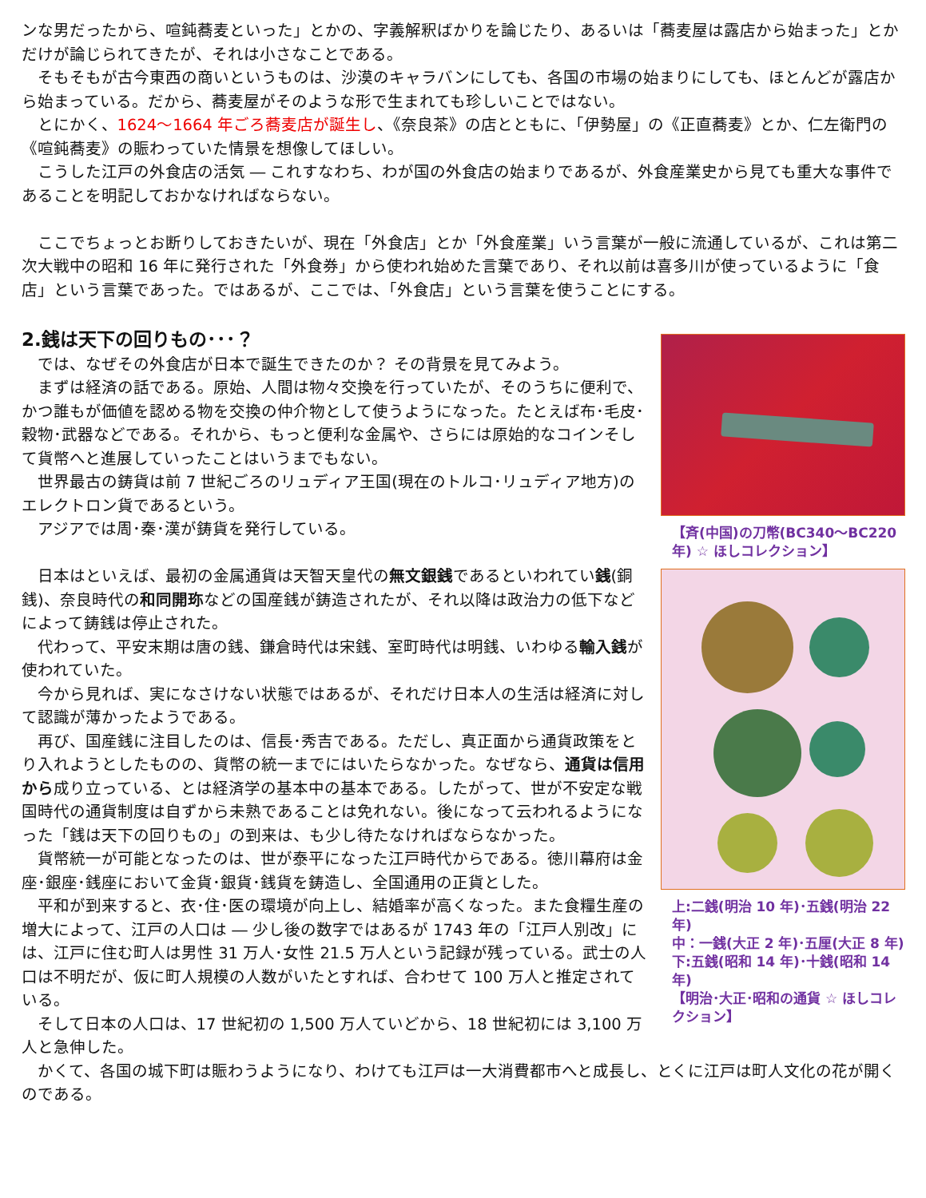ンな男だったから、喧鈍蕎麦といった」とかの、字義解釈ばかりを論じたり、あるいは「蕎麦屋は露店から始まった」とかだけが論じられてきたが、それは小さなことである。
そもそもが古今東西の商いというものは、沙漠のキャラバンにしても、各国の市場の始まりにしても、ほとんどが露店から始まっている。だから、蕎麦屋がそのような形で生まれても珍しいことではない。
とにかく、1624～1664 年ごろ蕎麦店が誕生し、《奈良茶》の店とともに、「伊勢屋」の《正直蕎麦》とか、仁左衛門の《喧鈍蕎麦》の賑わっていた情景を想像してほしい。
こうした江戸の外食店の活気 ― これすなわち、わが国の外食店の始まりであるが、外食産業史から見ても重大な事件であることを明記しておかなければならない。
ここでちょっとお断りしておきたいが、現在「外食店」とか「外食産業」いう言葉が一般に流通しているが、これは第二次大戦中の昭和 16 年に発行された「外食券」から使われ始めた言葉であり、それ以前は喜多川が使っているように「食店」という言葉であった。ではあるが、ここでは、「外食店」という言葉を使うことにする。
2.銭は天下の回りもの･･･？
では、なぜその外食店が日本で誕生できたのか？ その背景を見てみよう。
まずは経済の話である。原始、人間は物々交換を行っていたが、そのうちに便利で、かつ誰もが価値を認める物を交換の仲介物として使うようになった。たとえば布･毛皮･穀物･武器などである。それから、もっと便利な金属や、さらには原始的なコインそして貨幣へと進展していったことはいうまでもない。
世界最古の鋳貨は前 7 世紀ごろのリュディア王国(現在のトルコ･リュディア地方)のエレクトロン貨であるという。
アジアでは周･秦･漢が鋳貨を発行している。
日本はといえば、最初の金属通貨は天智天皇代の無文銀銭であるといわれてい銭(銅銭)、奈良時代の和同開珎などの国産銭が鋳造されたが、それ以降は政治力の低下などによって鋳銭は停止された。
代わって、平安末期は唐の銭、鎌倉時代は宋銭、室町時代は明銭、いわゆる輸入銭が使われていた。
今から見れば、実になさけない状態ではあるが、それだけ日本人の生活は経済に対して認識が薄かったようである。
再び、国産銭に注目したのは、信長･秀吉である。ただし、真正面から通貨政策をとり入れようとしたものの、貨幣の統一までにはいたらなかった。なぜなら、通貨は信用から成り立っている、とは経済学の基本中の基本である。したがって、世が不安定な戦国時代の通貨制度は自ずから未熟であることは免れない。後になって云われるようになった「銭は天下の回りもの」の到来は、も少し待たなければならなかった。
貨幣統一が可能となったのは、世が泰平になった江戸時代からである。徳川幕府は金座･銀座･銭座において金貨･銀貨･銭貨を鋳造し、全国通用の正貨とした。
平和が到来すると、衣･住･医の環境が向上し、結婚率が高くなった。また食糧生産の増大によって、江戸の人口は ― 少し後の数字ではあるが 1743 年の「江戸人別改」には、江戸に住む町人は男性 31 万人･女性 21.5 万人という記録が残っている。武士の人口は不明だが、仮に町人規模の人数がいたとすれば、合わせて 100 万人と推定されている。
そして日本の人口は、17 世紀初の 1,500 万人ていどから、18 世紀初には 3,100 万人と急伸した。
【斉(中国)の刀幣(BC340～BC220 年) ☆ ほしコレクション】
上:二銭(明治 10 年)･五銭(明治 22 年)
中：一銭(大正 2 年)･五厘(大正 8 年)
下:五銭(昭和 14 年)･十銭(昭和 14 年)
【明治･大正･昭和の通貨 ☆ ほしコレクション】
かくて、各国の城下町は賑わうようになり、わけても江戸は一大消費都市へと成長し、とくに江戸は町人文化の花が開くのである。